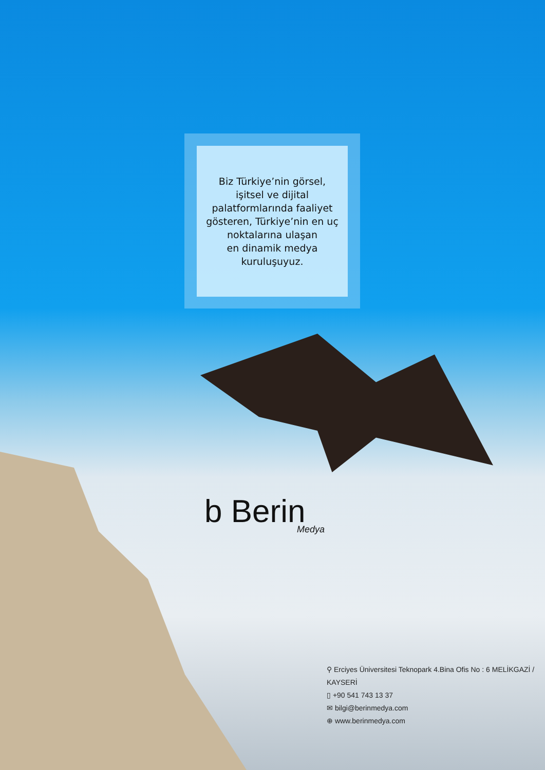Biz Türkiye’nin görsel,
işitsel ve dijital
palatformlarında faaliyet
gösteren, Türkiye’nin en uç
noktalarına ulaşan
en dinamik medya
kuruluşuyuz.
b Berin
Medya
⚲ Erciyes Üniversitesi Teknopark 4.Bina Ofis No : 6 MELİKGAZİ / KAYSERİ
▯ +90 541 743 13 37
✉ bilgi@berinmedya.com
⊕ www.berinmedya.com